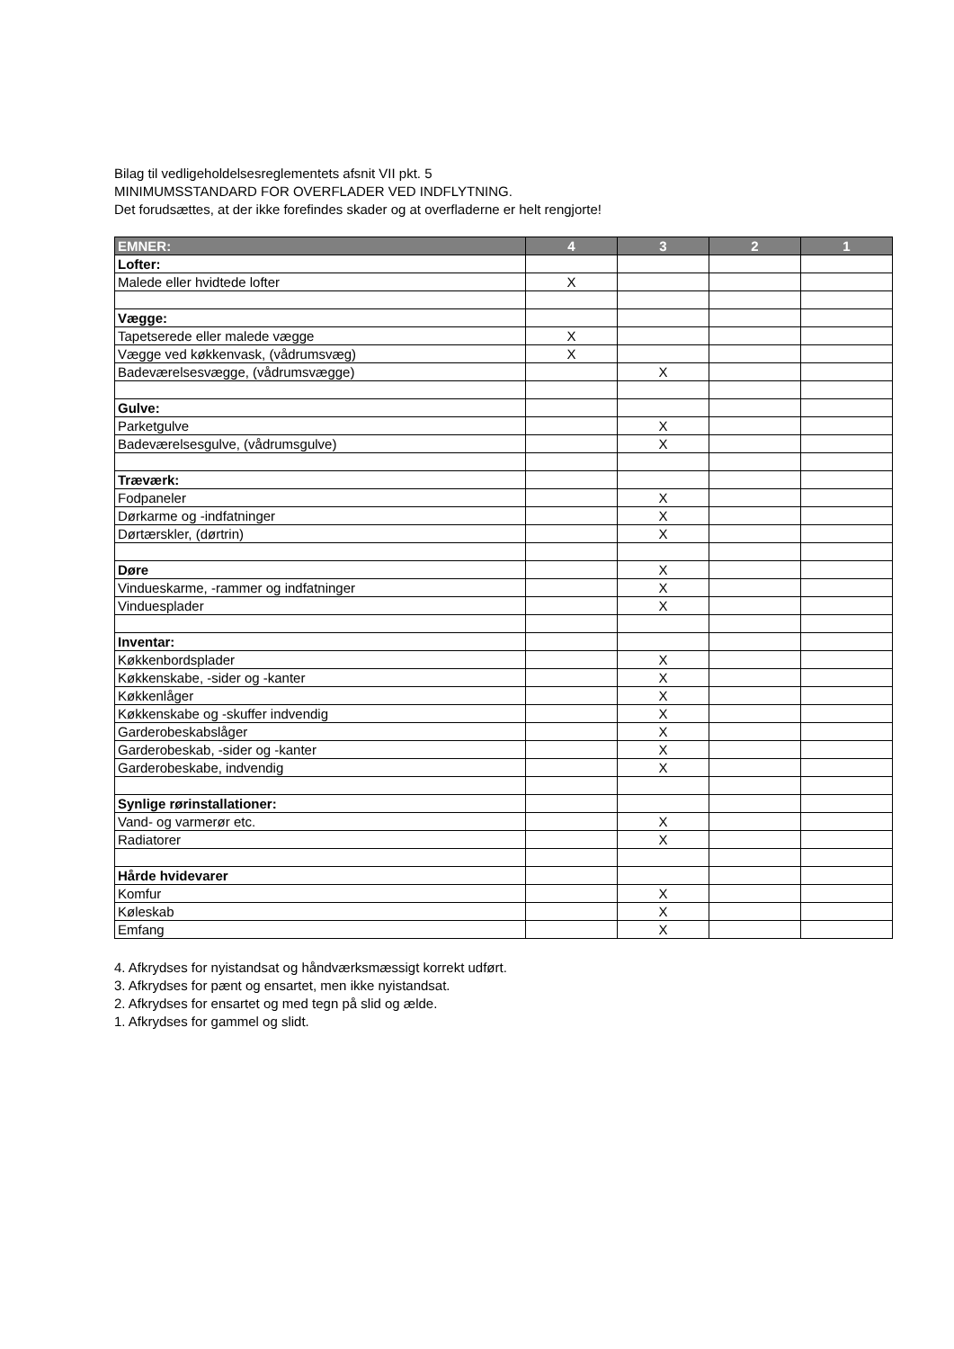Bilag til vedligeholdelsesreglementets afsnit VII pkt. 5
MINIMUMSSTANDARD FOR OVERFLADER VED INDFLYTNING.
Det forudsættes, at der ikke forefindes skader og at overfladerne er helt rengjorte!
| EMNER: | 4 | 3 | 2 | 1 |
| --- | --- | --- | --- | --- |
| Lofter: | | | | |
| Malede eller hvidtede lofter | X | | | |
| Vægge: | | | | |
| Tapetserede eller malede vægge | X | | | |
| Vægge ved køkkenvask, (vådrumsvæg) | X | | | |
| Badeværelsesvægge, (vådrumsvægge) | | X | | |
| Gulve: | | | | |
| Parketgulve | | X | | |
| Badeværelsesgulve, (vådrumsgulve) | | X | | |
| Træværk: | | | | |
| Fodpaneler | | X | | |
| Dørkarme og -indfatninger | | X | | |
| Dørtærskler, (dørtrin) | | X | | |
| Døre | | X | | |
| Vindueskarme, -rammer og indfatninger | | X | | |
| Vinduesplader | | X | | |
| Inventar: | | | | |
| Køkkenbordsplader | | X | | |
| Køkkenskabe, -sider og -kanter | | X | | |
| Køkkenlåger | | X | | |
| Køkkenskabe og -skuffer indvendig | | X | | |
| Garderobeskabslåger | | X | | |
| Garderobeskab, -sider og -kanter | | X | | |
| Garderobeskabe, indvendig | | X | | |
| Synlige rørinstallationer: | | | | |
| Vand- og varmerør etc. | | X | | |
| Radiatorer | | X | | |
| Hårde hvidevarer | | | | |
| Komfur | | X | | |
| Køleskab | | X | | |
| Emfang | | X | | |
4. Afkrydses for nyistandsat og håndværksmæssigt korrekt udført.
3. Afkrydses for pænt og ensartet, men ikke nyistandsat.
2. Afkrydses for ensartet og med tegn på slid og ælde.
1. Afkrydses for gammel og slidt.